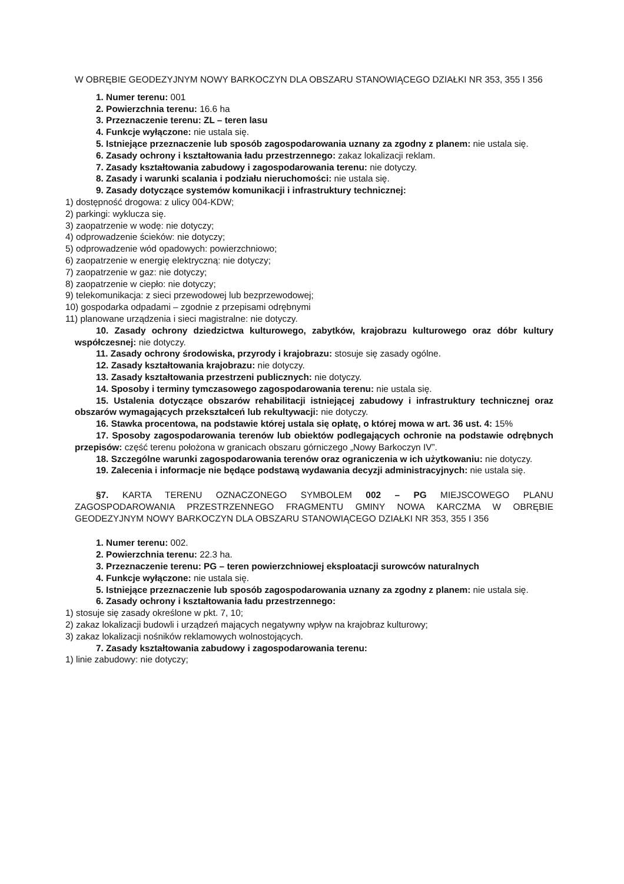W OBRĘBIE GEODEZYJNYM NOWY BARKOCZYN DLA OBSZARU STANOWIĄCEGO DZIAŁKI NR 353, 355 I 356
1. Numer terenu: 001
2. Powierzchnia terenu: 16.6 ha
3. Przeznaczenie terenu: ZL – teren lasu
4. Funkcje wyłączone: nie ustala się.
5. Istniejące przeznaczenie lub sposób zagospodarowania uznany za zgodny z planem: nie ustala się.
6. Zasady ochrony i kształtowania ładu przestrzennego: zakaz lokalizacji reklam.
7. Zasady kształtowania zabudowy i zagospodarowania terenu: nie dotyczy.
8. Zasady i warunki scalania i podziału nieruchomości: nie ustala się.
9. Zasady dotyczące systemów komunikacji i infrastruktury technicznej:
1) dostępność drogowa: z ulicy 004-KDW;
2) parkingi: wyklucza się.
3) zaopatrzenie w wodę: nie dotyczy;
4) odprowadzenie ścieków: nie dotyczy;
5) odprowadzenie wód opadowych: powierzchniowo;
6) zaopatrzenie w energię elektryczną: nie dotyczy;
7) zaopatrzenie w gaz: nie dotyczy;
8) zaopatrzenie w ciepło: nie dotyczy;
9) telekomunikacja: z sieci przewodowej lub bezprzewodowej;
10) gospodarka odpadami – zgodnie z przepisami odrębnymi
11) planowane urządzenia i sieci magistralne: nie dotyczy.
10. Zasady ochrony dziedzictwa kulturowego, zabytków, krajobrazu kulturowego oraz dóbr kultury współczesnej: nie dotyczy.
11. Zasady ochrony środowiska, przyrody i krajobrazu: stosuje się zasady ogólne.
12. Zasady kształtowania krajobrazu: nie dotyczy.
13. Zasady kształtowania przestrzeni publicznych: nie dotyczy.
14. Sposoby i terminy tymczasowego zagospodarowania terenu: nie ustala się.
15. Ustalenia dotyczące obszarów rehabilitacji istniejącej zabudowy i infrastruktury technicznej oraz obszarów wymagających przekształceń lub rekultywacji: nie dotyczy.
16. Stawka procentowa, na podstawie której ustala się opłatę, o której mowa w art. 36 ust. 4: 15%
17. Sposoby zagospodarowania terenów lub obiektów podlegających ochronie na podstawie odrębnych przepisów: część terenu położona w granicach obszaru górniczego „Nowy Barkoczyn IV”.
18. Szczególne warunki zagospodarowania terenów oraz ograniczenia w ich użytkowaniu: nie dotyczy.
19. Zalecenia i informacje nie będące podstawą wydawania decyzji administracyjnych: nie ustala się.
§7. KARTA TERENU OZNACZONEGO SYMBOLEM 002 – PG MIEJSCOWEGO PLANU ZAGOSPODAROWANIA PRZESTRZENNEGO FRAGMENTU GMINY NOWA KARCZMA W OBRĘBIE GEODEZYJNYM NOWY BARKOCZYN DLA OBSZARU STANOWIĄCEGO DZIAŁKI NR 353, 355 I 356
1. Numer terenu: 002.
2. Powierzchnia terenu: 22.3 ha.
3. Przeznaczenie terenu: PG – teren powierzchniowej eksploatacji surowców naturalnych
4. Funkcje wyłączone: nie ustala się.
5. Istniejące przeznaczenie lub sposób zagospodarowania uznany za zgodny z planem: nie ustala się.
6. Zasady ochrony i kształtowania ładu przestrzennego:
1) stosuje się zasady określone w pkt. 7, 10;
2) zakaz lokalizacji budowli i urządzeń mających negatywny wpływ na krajobraz kulturowy;
3) zakaz lokalizacji nośników reklamowych wolnostojących.
7. Zasady kształtowania zabudowy i zagospodarowania terenu:
1) linie zabudowy: nie dotyczy;